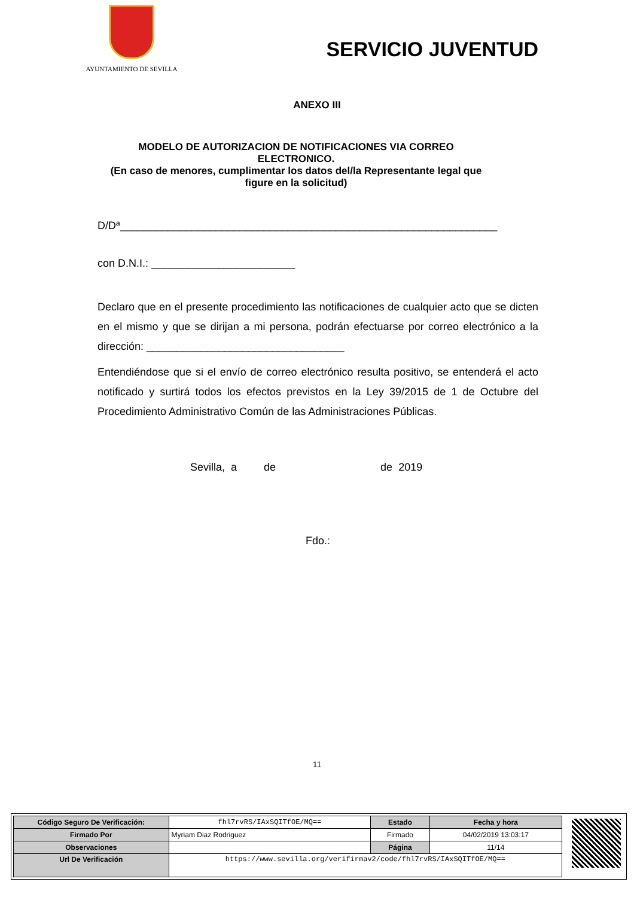AYUNTAMIENTO DE SEVILLA
SERVICIO JUVENTUD
ANEXO III
MODELO DE AUTORIZACION DE NOTIFICACIONES VIA CORREO ELECTRONICO.
(En caso de menores, cumplimentar los datos del/la Representante legal que figure en la solicitud)
D/Dª_______________________________________________________________
con D.N.I.: ________________________
Declaro que en el presente procedimiento las notificaciones de cualquier acto que se dicten en el mismo y que se dirijan a mi persona, podrán efectuarse por correo electrónico a la dirección: _________________________________
Entendiéndose que si el envío de correo electrónico resulta positivo, se entenderá el acto notificado y surtirá todos los efectos previstos en la Ley 39/2015 de 1 de Octubre del Procedimiento Administrativo Común de las Administraciones Públicas.
Sevilla, a de de 2019
Fdo.:
11
| Código Seguro De Verificación: | fhl7rvRS/IAxSQITfOE/MQ== | Estado | Fecha y hora |
| Firmado Por | Myriam Diaz Rodriguez | Firmado | 04/02/2019 13:03:17 |
| Observaciones | | Página | 11/14 |
| Url De Verificación | https://www.sevilla.org/verifirmav2/code/fhl7rvRS/IAxSQITfOE/MQ== | | |